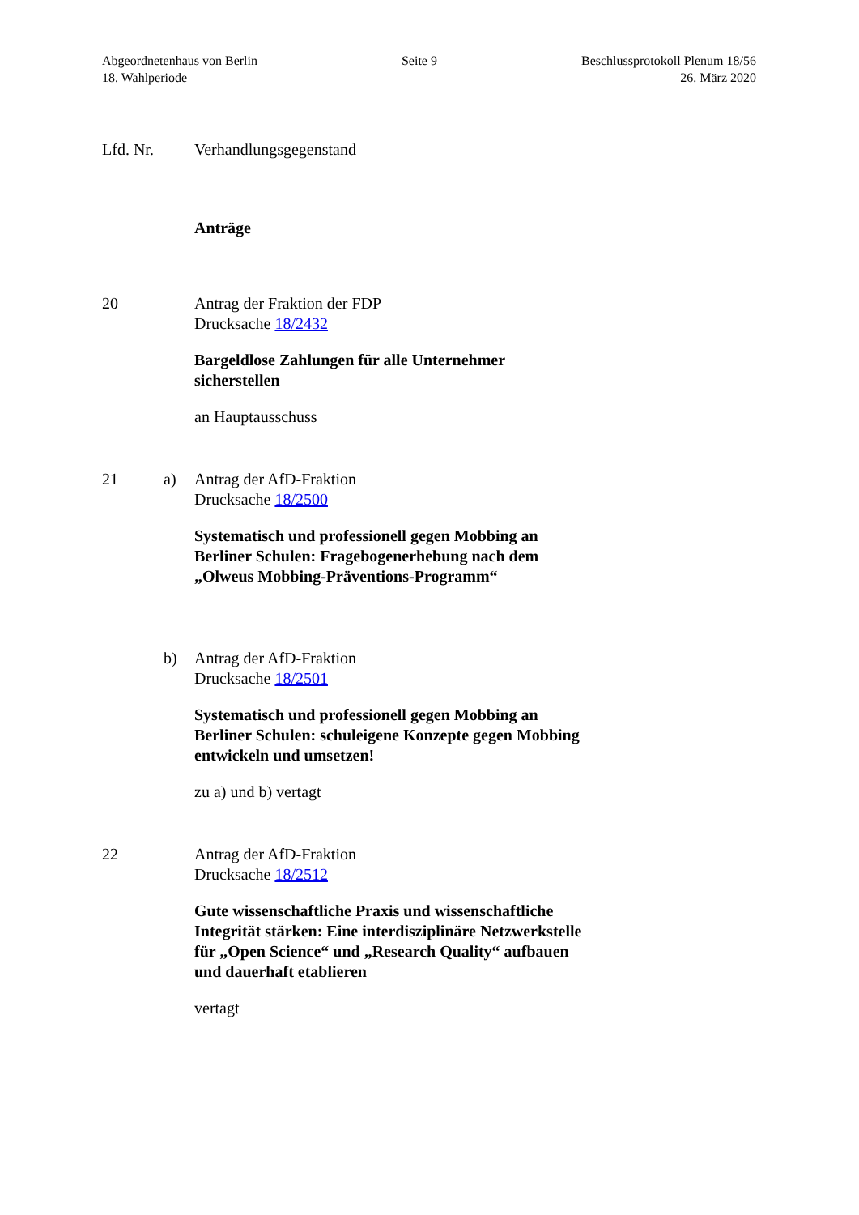Abgeordnetenhaus von Berlin
18. Wahlperiode
Seite 9 Beschlussprotokoll Plenum 18/56
26. März 2020
Lfd. Nr.
Verhandlungsgegenstand
Anträge
20 Antrag der Fraktion der FDP
Drucksache 18/2432
Bargeldlose Zahlungen für alle Unternehmer sicherstellen
an Hauptausschuss
21 a) Antrag der AfD-Fraktion
Drucksache 18/2500
Systematisch und professionell gegen Mobbing an Berliner Schulen: Fragebogenerhebung nach dem „Olweus Mobbing-Präventions-Programm“
b) Antrag der AfD-Fraktion
Drucksache 18/2501
Systematisch und professionell gegen Mobbing an Berliner Schulen: schuleigene Konzepte gegen Mobbing entwickeln und umsetzen!
zu a) und b) vertagt
22 Antrag der AfD-Fraktion
Drucksache 18/2512
Gute wissenschaftliche Praxis und wissenschaftliche Integrität stärken: Eine interdisziplinäre Netzwerkstelle für „Open Science“ und „Research Quality“ aufbauen und dauerhaft etablieren
vertagt